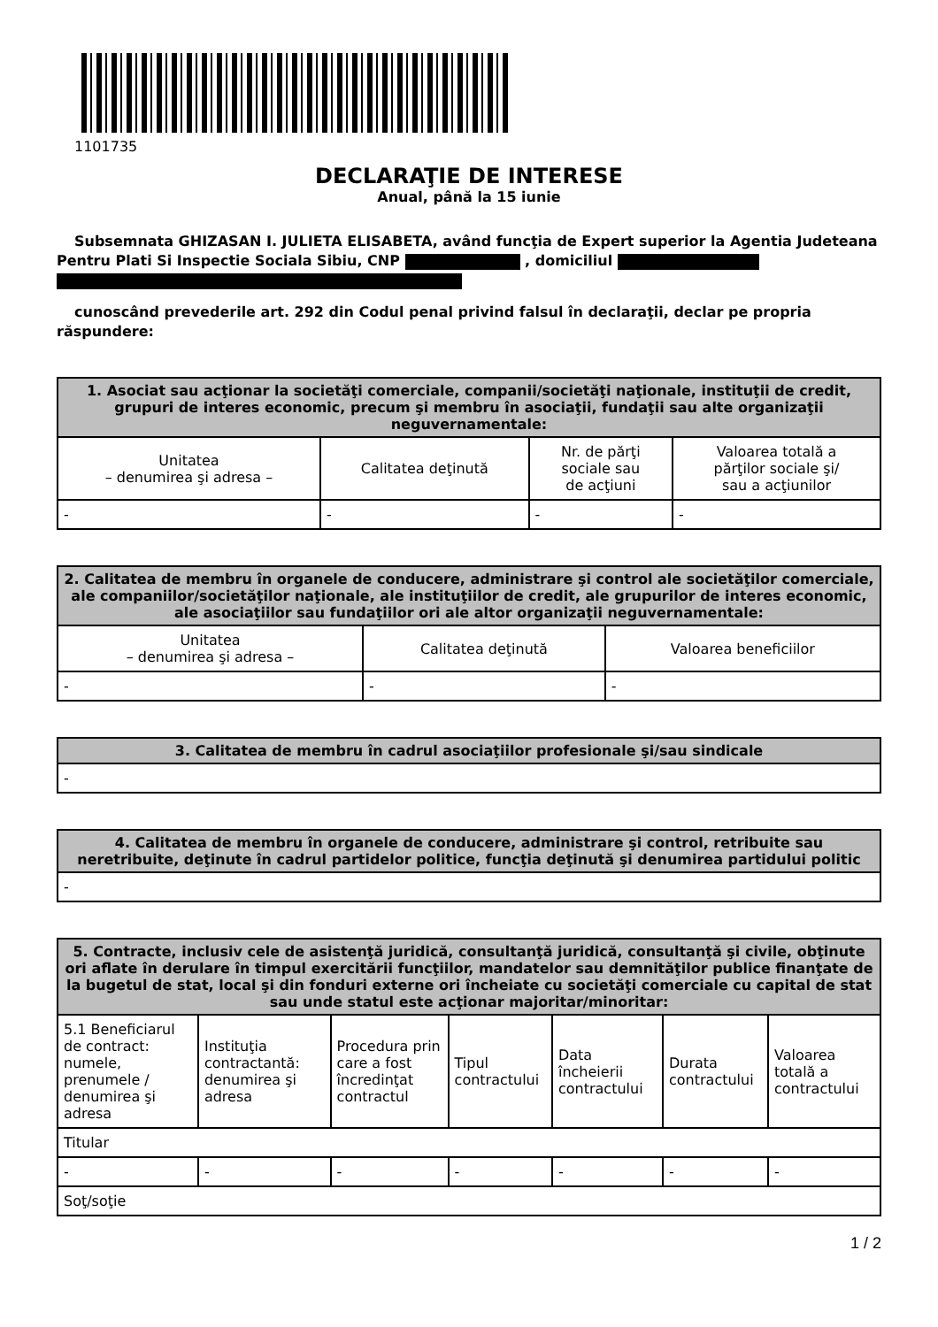1101735
DECLARAŢIE DE INTERESE
Anual, până la 15 iunie
Subsemnata GHIZASAN I. JULIETA ELISABETA, având funcţia de Expert superior la Agentia Judeteana Pentru Plati Si Inspectie Sociala Sibiu, CNP , domiciliul
cunoscând prevederile art. 292 din Codul penal privind falsul în declaraţii, declar pe propria răspundere:
| 1. Asociat sau acţionar la societăţi comerciale, companii/societăţi naţionale, instituţii de credit, grupuri de interes economic, precum şi membru în asociaţii, fundaţii sau alte organizaţii neguvernamentale: | | | |
| --- | --- | --- | --- |
| Unitatea – denumirea şi adresa – | Calitatea deţinută | Nr. de părţi sociale sau de acţiuni | Valoarea totală a părţilor sociale şi/ sau a acţiunilor |
| - | - | - | - |
| 2. Calitatea de membru în organele de conducere, administrare şi control ale societăţilor comerciale, ale companiilor/societăţilor naţionale, ale instituţiilor de credit, ale grupurilor de interes economic, ale asociaţiilor sau fundaţiilor ori ale altor organizaţii neguvernamentale: | | |
| --- | --- | --- |
| Unitatea – denumirea şi adresa – | Calitatea deţinută | Valoarea beneficiilor |
| - | - | - |
| 3. Calitatea de membru în cadrul asociaţiilor profesionale şi/sau sindicale |
| --- |
| - |
| 4. Calitatea de membru în organele de conducere, administrare şi control, retribuite sau neretribuite, deţinute în cadrul partidelor politice, funcţia deţinută şi denumirea partidului politic |
| --- |
| - |
| 5. Contracte, inclusiv cele de asistenţă juridică, consultanţă juridică, consultanţă şi civile, obţinute ori aflate în derulare în timpul exercitării funcţiilor, mandatelor sau demnităţilor publice finanţate de la bugetul de stat, local şi din fonduri externe ori încheiate cu societăţi comerciale cu capital de stat sau unde statul este acţionar majoritar/minoritar: | | | | | | |
| --- | --- | --- | --- | --- | --- | --- |
| 5.1 Beneficiarul de contract: numele, prenumele / denumirea şi adresa | Instituţia contractantă: denumirea şi adresa | Procedura prin care a fost încredinţat contractul | Tipul contractului | Data încheierii contractului | Durata contractului | Valoarea totală a contractului |
| Titular | | | | | | |
| - | - | - | - | - | - | - |
| Soţ/soţie | | | | | | |
1 / 2